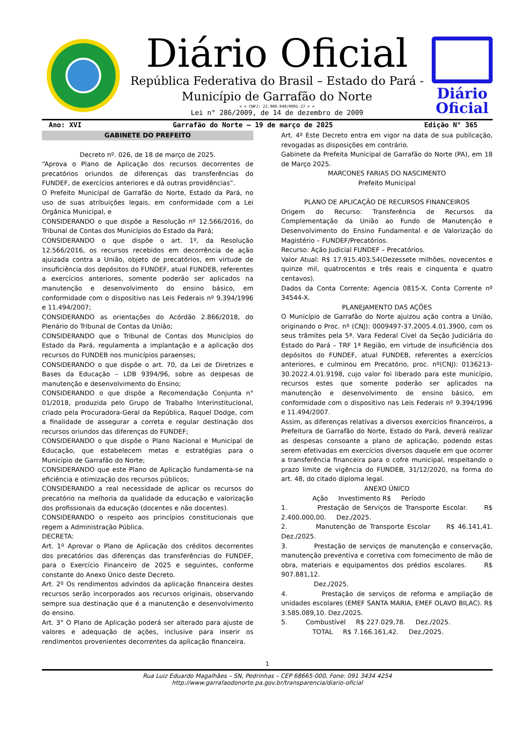Diário Oficial
República Federativa do Brasil – Estado do Pará -
Município de Garrafão do Norte
= = CNPJ: 22.980.940/0001-27 = =
Lei n° 286/2009, de 14 de dezembro de 2009
Diário
Oficial
Ano: XVI Garrafão do Norte – 19 de março de 2025 Edição N° 365
GABINETE DO PREFEITO
Decreto nº. 026, de 18 de março de 2025.
“Aprova o Plano de Aplicação dos recursos decorrentes de precatórios oriundos de diferenças das transferências do FUNDEF, de exercícios anteriores e dá outras providências”.
O Prefeito Municipal de Garrafão do Norte, Estado da Pará, no uso de suas atribuições legais, em conformidade com a Lei Orgânica Municipal, e
CONSIDERANDO o que dispõe a Resolução nº 12.566/2016, do Tribunal de Contas dos Municípios do Estado da Pará;
CONSIDERANDO o que dispõe o art. 1º, da Resolução 12.566/2016, os recursos recebidos em decorrência de ação ajuizada contra a União, objeto de precatórios, em virtude de insuficiência dos depósitos do FUNDEF, atual FUNDEB, referentes a exercícios anteriores, somente poderão ser aplicados na manutenção e desenvolvimento do ensino básico, em conformidade com o dispositivo nas Leis Federais nº 9.394/1996 e 11.494/2007;
CONSIDERANDO as orientações do Acórdão 2.866/2018, do Plenário do Tribunal de Contas da União;
CONSIDERANDO que o Tribunal de Contas dos Municípios do Estado da Pará, regulamenta a implantação e a aplicação dos recursos do FUNDEB nos municípios paraenses;
CONSIDERANDO o que dispõe o art. 70, da Lei de Diretrizes e Bases da Educação – LDB 9394/96, sobre as despesas de manutenção e desenvolvimento do Ensino;
CONSIDERANDO o que dispõe a Recomendação Conjunta n° 01/2018, produzida pelo Grupo de Trabalho Interinstitucional, criado pela Procuradora-Geral da República, Raquel Dodge, com a finalidade de assegurar a correta e regular destinação dos recursos oriundos das diferenças do FUNDEF;
CONSIDERANDO o que dispõe o Plano Nacional e Municipal de Educação, que estabelecem metas e estratégias para o Município de Garrafão do Norte;
CONSIDERANDO que este Plano de Aplicação fundamenta-se na eficiência e otimização dos recursos públicos;
CONSIDERANDO a real necessidade de aplicar os recursos do precatório na melhoria da qualidade da educação e valorização dos profissionais da educação (docentes e não docentes).
CONSIDERANDO o respeito aos princípios constitucionais que regem a Administração Pública.
DECRETA:
Art. 1º Aprovar o Plano de Aplicação dos créditos decorrentes dos precatórios das diferenças das transferências do FUNDEF, para o Exercício Financeiro de 2025 e seguintes, conforme constante do Anexo Único deste Decreto.
Art. 2º Os rendimentos advindos da aplicação financeira destes recursos serão incorporados aos recursos originais, observando sempre sua destinação que é a manutenção e desenvolvimento do ensino.
Art. 3° O Plano de Aplicação poderá ser alterado para ajuste de valores e adequação de ações, inclusive para inserir os rendimentos provenientes decorrentes da aplicação financeira.
Art. 4º Este Decreto entra em vigor na data de sua publicação, revogadas as disposições em contrário.
Gabinete da Prefeita Municipal de Garrafão do Norte (PA), em 18 de Março 2025.
MARCONES FARIAS DO NASCIMENTO
Prefeito Municipal
PLANO DE APLICAÇÃO DE RECURSOS FINANCEIROS
Origem do Recurso: Transferência de Recursos da Complementação da União ao Fundo de Manutenção e Desenvolvimento do Ensino Fundamental e de Valorização do Magistério – FUNDEF/Precatórios.
Recurso: Ação Judicial FUNDEF – Precatórios.
Valor Atual: R$ 17.915.403,54(Dezessete milhões, novecentos e quinze mil, quatrocentos e três reais e cinquenta e quatro centavos).
Dados da Conta Corrente: Agencia 0815-X, Conta Corrente nº 34544-X.
PLANEJAMENTO DAS AÇÕES
O Município de Garrafão do Norte ajuizou ação contra a União, originando o Proc. nº (CNJ): 0009497-37.2005.4.01.3900, com os seus trâmites pela 5ª. Vara Federal Cível da Seção Judiciária do Estado do Pará – TRF 1ª Região, em virtude de insuficiência dos depósitos do FUNDEF, atual FUNDEB, referentes a exercícios anteriores, e culminou em Precatório, proc. nº(CNJ): 0136213-30.2022.4.01.9198, cujo valor foi liberado para este município, recursos estes que somente poderão ser aplicados na manutenção e desenvolvimento de ensino básico, em conformidade com o dispositivo nas Leis Federais nº 9.394/1996 e 11.494/2007.
Assim, as diferenças relativas a diversos exercícios financeiros, a Prefeitura de Garrafão do Norte, Estado do Pará, deverá realizar as despesas consoante a plano de aplicação, podendo estas serem efetivadas em exercícios diversos daquele em que ocorrer a transferência financeira para o cofre municipal, respeitando o prazo limite de vigência do FUNDEB, 31/12/2020, na forma do art. 48, do citado diploma legal.
ANEXO ÚNICO
Ação Investimento R$ Período
1. Prestação de Serviços de Transporte Escolar. R$ 2.400.000,00. Dez./2025.
2. Manutenção de Transporte Escolar R$ 46.141,41. Dez./2025.
3. Prestação de serviços de manutenção e conservação, manutenção preventiva e corretiva com fornecimento de mão de obra, materiais e equipamentos dos prédios escolares. R$ 907.881,12.
Dez./2025.
4. Prestação de serviços de reforma e ampliação de unidades escolares (EMEF SANTA MARIA, EMEF OLAVO BILAC). R$ 3.585.089,10. Dez./2025.
5. Combustível R$ 227.029,78. Dez./2025.
TOTAL R$ 7.166.161,42. Dez./2025.
1
Rua Luiz Eduardo Magalhães – SN, Pedrinhas – CEP 68665-000, Fone: 091 3434 4254
http://www.garrafaodonorte.pa.gov.br/transparencia/diario-oficial